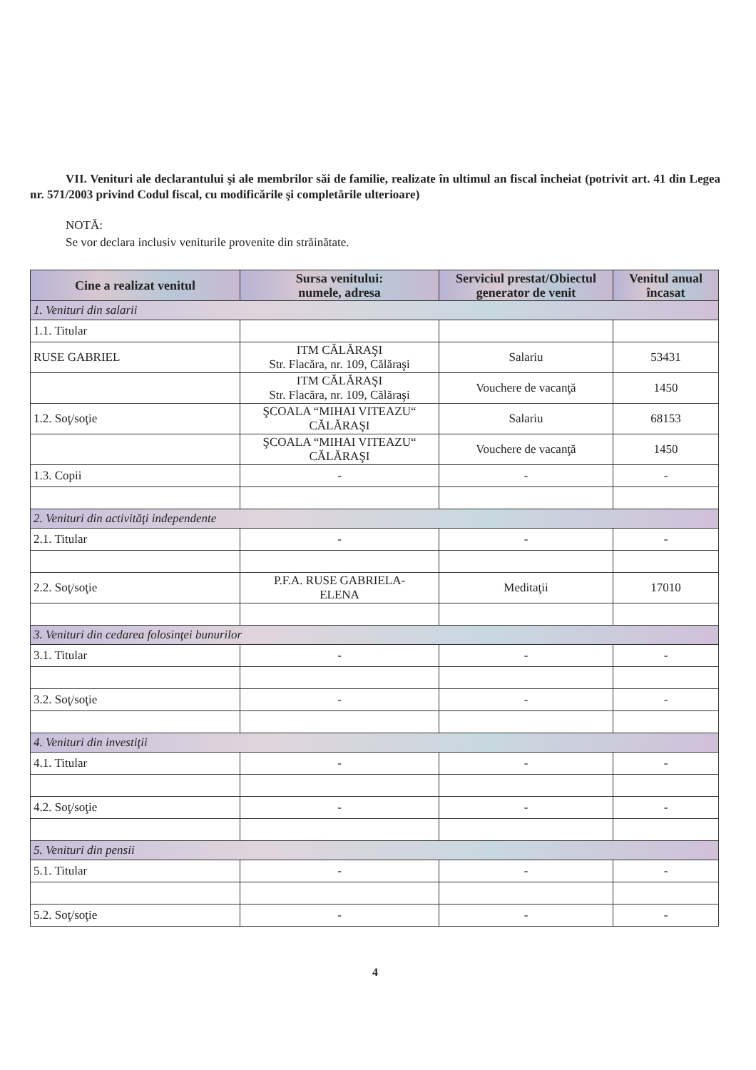VII. Venituri ale declarantului şi ale membrilor săi de familie, realizate în ultimul an fiscal încheiat (potrivit art. 41 din Legea nr. 571/2003 privind Codul fiscal, cu modificările şi completările ulterioare)
NOTĂ:
Se vor declara inclusiv veniturile provenite din străinătate.
| Cine a realizat venitul | Sursa venitului: numele, adresa | Serviciul prestat/Obiectul generator de venit | Venitul anual încasat |
| --- | --- | --- | --- |
| 1. Venituri din salarii | | | |
| 1.1. Titular | | | |
| RUSE GABRIEL | ITM CĂLĂRAŞI Str. Flacăra, nr. 109, Călăraşi | Salariu | 53431 |
| | ITM CĂLĂRAŞI Str. Flacăra, nr. 109, Călăraşi | Vouchere de vacanţă | 1450 |
| 1.2. Soţ/soţie | ŞCOALA “MIHAI VITEAZU“ CĂLĂRAŞI | Salariu | 68153 |
| | ŞCOALA “MIHAI VITEAZU“ CĂLĂRAŞI | Vouchere de vacanţă | 1450 |
| 1.3. Copii | - | - | - |
| 2. Venituri din activităţi independente | | | |
| 2.1. Titular | - | - | - |
| 2.2. Soţ/soţie | P.F.A. RUSE GABRIELA- ELENA | Meditaţii | 17010 |
| 3. Venituri din cedarea folosinţei bunurilor | | | |
| 3.1. Titular | - | - | - |
| 3.2. Soţ/soţie | - | - | - |
| 4. Venituri din investiţii | | | |
| 4.1. Titular | - | - | - |
| 4.2. Soţ/soţie | - | - | - |
| 5. Venituri din pensii | | | |
| 5.1. Titular | - | - | - |
| 5.2. Soţ/soţie | - | - | - |
4